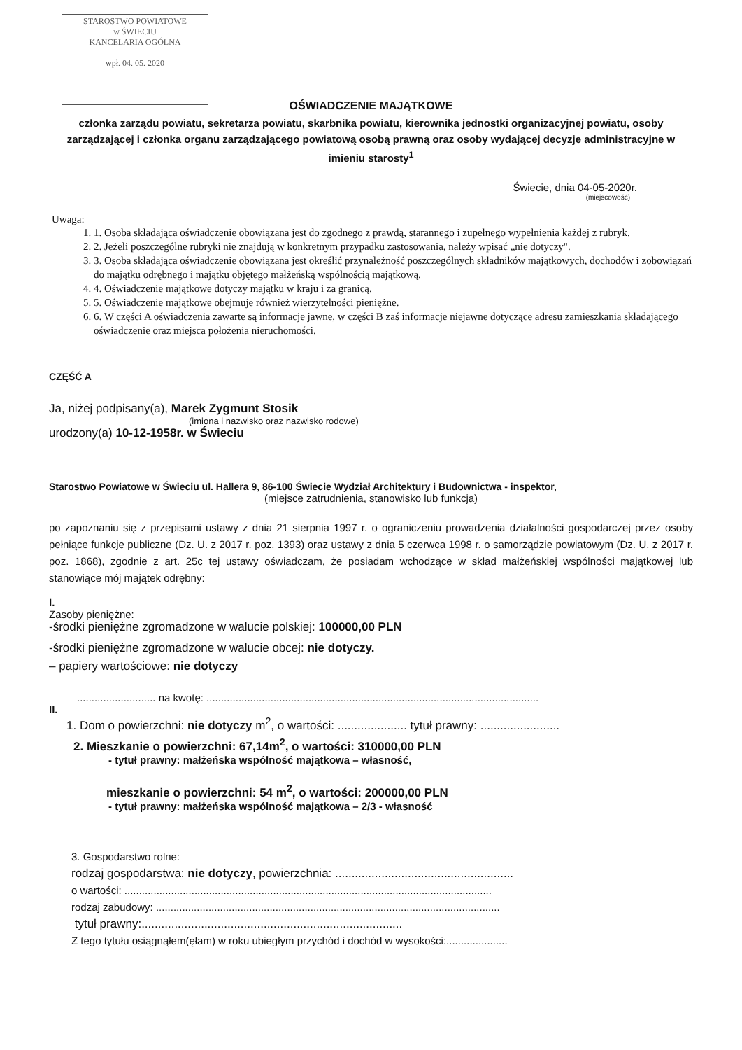STAROSTWO POWIATOWE
w ŚWIECIU
KANCELARIA OGÓLNA
wpł. 04. 05. 2020
OŚWIADCZENIE MAJĄTKOWE
członka zarządu powiatu, sekretarza powiatu, skarbnika powiatu, kierownika jednostki organizacyjnej powiatu, osoby zarządzającej i członka organu zarządzającego powiatową osobą prawną oraz osoby wydającej decyzje administracyjne w imieniu starosty<sup>1</sup>
Świecie, dnia 04-05-2020r.
(miejscowość)
Uwaga:
1. 1. Osoba składająca oświadczenie obowiązana jest do zgodnego z prawdą, starannego i zupełnego wypełnienia każdej z rubryk.
2. 2. Jeżeli poszczególne rubryki nie znajdują w konkretnym przypadku zastosowania, należy wpisać „nie dotyczy".
3. 3. Osoba składająca oświadczenie obowiązana jest określić przynależność poszczególnych składników majątkowych, dochodów i zobowiązań do majątku odrębnego i majątku objętego małżeńską wspólnością majątkową.
4. 4. Oświadczenie majątkowe dotyczy majątku w kraju i za granicą.
5. 5. Oświadczenie majątkowe obejmuje również wierzytelności pieniężne.
6. 6. W części A oświadczenia zawarte są informacje jawne, w części B zaś informacje niejawne dotyczące adresu zamieszkania składającego oświadczenie oraz miejsca położenia nieruchomości.
CZĘŚĆ A
Ja, niżej podpisany(a), Marek Zygmunt Stosik
(imiona i nazwisko oraz nazwisko rodowe)
urodzony(a) 10-12-1958r. w Świeciu
Starostwo Powiatowe w Świeciu ul. Hallera 9, 86-100 Świecie Wydział Architektury i Budownictwa - inspektor,
(miejsce zatrudnienia, stanowisko lub funkcja)
po zapoznaniu się z przepisami ustawy z dnia 21 sierpnia 1997 r. o ograniczeniu prowadzenia działalności gospodarczej przez osoby pełniące funkcje publiczne (Dz. U. z 2017 r. poz. 1393) oraz ustawy z dnia 5 czerwca 1998 r. o samorządzie powiatowym (Dz. U. z 2017 r. poz. 1868), zgodnie z art. 25c tej ustawy oświadczam, że posiadam wchodzące w skład małżeńskiej wspólności majątkowej lub stanowiące mój majątek odrębny:
I.
Zasoby pieniężne:
-środki pieniężne zgromadzone w walucie polskiej: 100000,00 PLN
-środki pieniężne zgromadzone w walucie obcej: nie dotyczy.
– papiery wartościowe: nie dotyczy
........................... na kwotę: ..................................................................................................................
II.
1. Dom o powierzchni: nie dotyczy m<sup>2</sup>, o wartości: ..................... tytuł prawny: ........................
2. Mieszkanie o powierzchni: 67,14m<sup>2</sup>, o wartości: 310000,00 PLN
- tytuł prawny: małżeńska wspólność majątkowa – własność,
mieszkanie o powierzchni: 54 m<sup>2</sup>, o wartości: 200000,00 PLN
- tytuł prawny: małżeńska wspólność majątkowa – 2/3 - własność
3. Gospodarstwo rolne:
rodzaj gospodarstwa: nie dotyczy, powierzchnia: ......................................................
o wartości: ..............................................................................................................................
rodzaj zabudowy: ......................................................................................................................
tytuł prawny:...............................................................................
Z tego tytułu osiągnąłem(ęłam) w roku ubiegłym przychód i dochód w wysokości:.....................